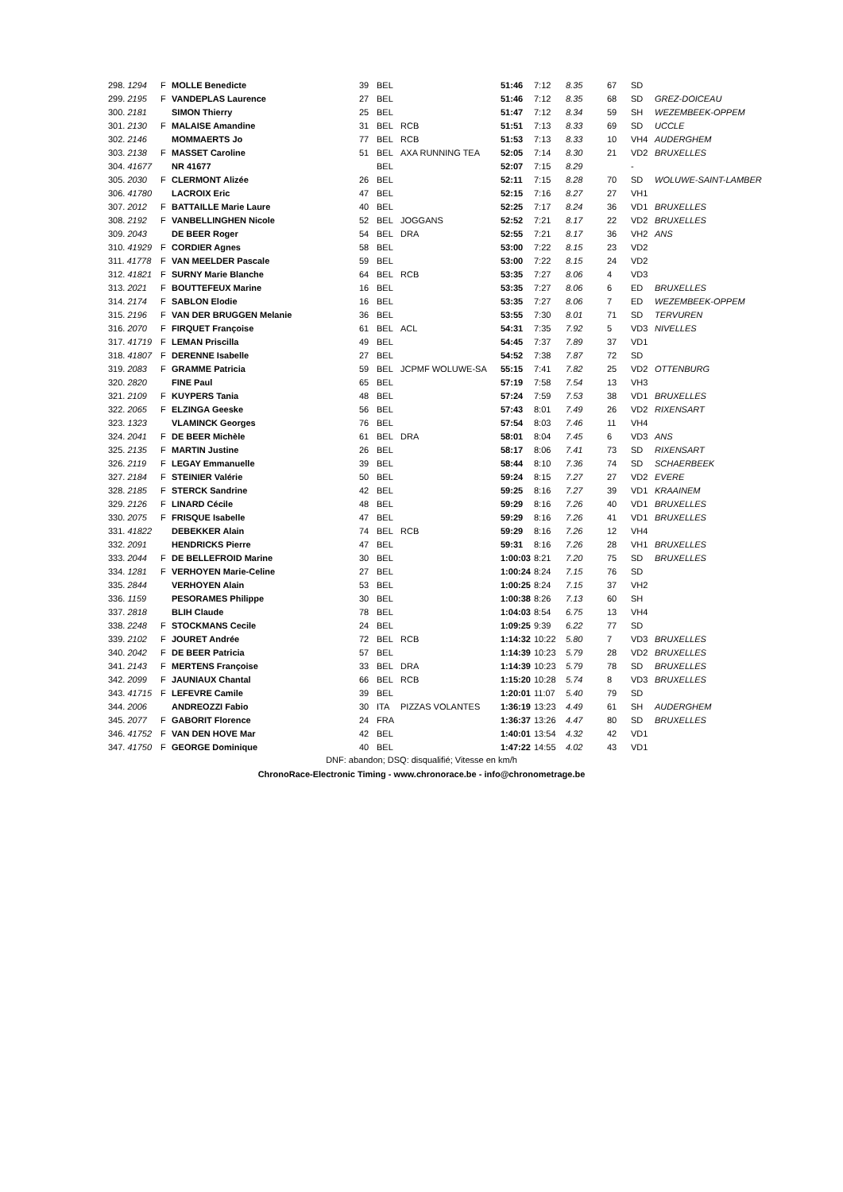| 298. 1294 | F | MOLLE Benedicte | 39 | BEL | | 51:46 | 7:12 | 8.35 | 67 | SD | |
| 299. 2195 | F | VANDEPLAS Laurence | 27 | BEL | | 51:46 | 7:12 | 8.35 | 68 | SD | GREZ-DOICEAU |
| 300. 2181 | | SIMON Thierry | 25 | BEL | | 51:47 | 7:12 | 8.34 | 59 | SH | WEZEMBEEK-OPPEM |
| 301. 2130 | F | MALAISE Amandine | 31 | BEL | RCB | 51:51 | 7:13 | 8.33 | 69 | SD | UCCLE |
| 302. 2146 | | MOMMAERTS Jo | 77 | BEL | RCB | 51:53 | 7:13 | 8.33 | 10 | VH4 | AUDERGHEM |
| 303. 2138 | F | MASSET Caroline | 51 | BEL | AXA RUNNING TEA | 52:05 | 7:14 | 8.30 | 21 | VD2 | BRUXELLES |
| 304. 41677 | | NR 41677 | | BEL | | 52:07 | 7:15 | 8.29 | | - | |
| 305. 2030 | F | CLERMONT Alizée | 26 | BEL | | 52:11 | 7:15 | 8.28 | 70 | SD | WOLUWE-SAINT-LAMBER |
| 306. 41780 | | LACROIX Eric | 47 | BEL | | 52:15 | 7:16 | 8.27 | 27 | VH1 | |
| 307. 2012 | F | BATTAILLE Marie Laure | 40 | BEL | | 52:25 | 7:17 | 8.24 | 36 | VD1 | BRUXELLES |
| 308. 2192 | F | VANBELLINGHEN Nicole | 52 | BEL | JOGGANS | 52:52 | 7:21 | 8.17 | 22 | VD2 | BRUXELLES |
| 309. 2043 | | DE BEER Roger | 54 | BEL | DRA | 52:55 | 7:21 | 8.17 | 36 | VH2 | ANS |
| 310. 41929 | F | CORDIER Agnes | 58 | BEL | | 53:00 | 7:22 | 8.15 | 23 | VD2 | |
| 311. 41778 | F | VAN MEELDER Pascale | 59 | BEL | | 53:00 | 7:22 | 8.15 | 24 | VD2 | |
| 312. 41821 | F | SURNY Marie Blanche | 64 | BEL | RCB | 53:35 | 7:27 | 8.06 | 4 | VD3 | |
| 313. 2021 | F | BOUTTEFEUX Marine | 16 | BEL | | 53:35 | 7:27 | 8.06 | 6 | ED | BRUXELLES |
| 314. 2174 | F | SABLON Elodie | 16 | BEL | | 53:35 | 7:27 | 8.06 | 7 | ED | WEZEMBEEK-OPPEM |
| 315. 2196 | F | VAN DER BRUGGEN Melanie | 36 | BEL | | 53:55 | 7:30 | 8.01 | 71 | SD | TERVUREN |
| 316. 2070 | F | FIRQUET Françoise | 61 | BEL | ACL | 54:31 | 7:35 | 7.92 | 5 | VD3 | NIVELLES |
| 317. 41719 | F | LEMAN Priscilla | 49 | BEL | | 54:45 | 7:37 | 7.89 | 37 | VD1 | |
| 318. 41807 | F | DERENNE Isabelle | 27 | BEL | | 54:52 | 7:38 | 7.87 | 72 | SD | |
| 319. 2083 | F | GRAMME Patricia | 59 | BEL | JCPMF WOLUWE-SA | 55:15 | 7:41 | 7.82 | 25 | VD2 | OTTENBURG |
| 320. 2820 | | FINE Paul | 65 | BEL | | 57:19 | 7:58 | 7.54 | 13 | VH3 | |
| 321. 2109 | F | KUYPERS Tania | 48 | BEL | | 57:24 | 7:59 | 7.53 | 38 | VD1 | BRUXELLES |
| 322. 2065 | F | ELZINGA Geeske | 56 | BEL | | 57:43 | 8:01 | 7.49 | 26 | VD2 | RIXENSART |
| 323. 1323 | | VLAMINCK Georges | 76 | BEL | | 57:54 | 8:03 | 7.46 | 11 | VH4 | |
| 324. 2041 | F | DE BEER Michèle | 61 | BEL | DRA | 58:01 | 8:04 | 7.45 | 6 | VD3 | ANS |
| 325. 2135 | F | MARTIN Justine | 26 | BEL | | 58:17 | 8:06 | 7.41 | 73 | SD | RIXENSART |
| 326. 2119 | F | LEGAY Emmanuelle | 39 | BEL | | 58:44 | 8:10 | 7.36 | 74 | SD | SCHAERBEEK |
| 327. 2184 | F | STEINIER Valérie | 50 | BEL | | 59:24 | 8:15 | 7.27 | 27 | VD2 | EVERE |
| 328. 2185 | F | STERCK Sandrine | 42 | BEL | | 59:25 | 8:16 | 7.27 | 39 | VD1 | KRAAINEM |
| 329. 2126 | F | LINARD Cécile | 48 | BEL | | 59:29 | 8:16 | 7.26 | 40 | VD1 | BRUXELLES |
| 330. 2075 | F | FRISQUE Isabelle | 47 | BEL | | 59:29 | 8:16 | 7.26 | 41 | VD1 | BRUXELLES |
| 331. 41822 | | DEBEKKER Alain | 74 | BEL | RCB | 59:29 | 8:16 | 7.26 | 12 | VH4 | |
| 332. 2091 | | HENDRICKS Pierre | 47 | BEL | | 59:31 | 8:16 | 7.26 | 28 | VH1 | BRUXELLES |
| 333. 2044 | F | DE BELLEFROID Marine | 30 | BEL | | 1:00:03 | 8:21 | 7.20 | 75 | SD | BRUXELLES |
| 334. 1281 | F | VERHOYEN Marie-Celine | 27 | BEL | | 1:00:24 | 8:24 | 7.15 | 76 | SD | |
| 335. 2844 | | VERHOYEN Alain | 53 | BEL | | 1:00:25 | 8:24 | 7.15 | 37 | VH2 | |
| 336. 1159 | | PESORAMES Philippe | 30 | BEL | | 1:00:38 | 8:26 | 7.13 | 60 | SH | |
| 337. 2818 | | BLIH Claude | 78 | BEL | | 1:04:03 | 8:54 | 6.75 | 13 | VH4 | |
| 338. 2248 | F | STOCKMANS Cecile | 24 | BEL | | 1:09:25 | 9:39 | 6.22 | 77 | SD | |
| 339. 2102 | F | JOURET Andrée | 72 | BEL | RCB | 1:14:32 | 10:22 | 5.80 | 7 | VD3 | BRUXELLES |
| 340. 2042 | F | DE BEER Patricia | 57 | BEL | | 1:14:39 | 10:23 | 5.79 | 28 | VD2 | BRUXELLES |
| 341. 2143 | F | MERTENS Françoise | 33 | BEL | DRA | 1:14:39 | 10:23 | 5.79 | 78 | SD | BRUXELLES |
| 342. 2099 | F | JAUNIAUX Chantal | 66 | BEL | RCB | 1:15:20 | 10:28 | 5.74 | 8 | VD3 | BRUXELLES |
| 343. 41715 | F | LEFEVRE Camile | 39 | BEL | | 1:20:01 | 11:07 | 5.40 | 79 | SD | |
| 344. 2006 | | ANDREOZZI Fabio | 30 | ITA | PIZZAS VOLANTES | 1:36:19 | 13:23 | 4.49 | 61 | SH | AUDERGHEM |
| 345. 2077 | F | GABORIT Florence | 24 | FRA | | 1:36:37 | 13:26 | 4.47 | 80 | SD | BRUXELLES |
| 346. 41752 | F | VAN DEN HOVE Mar | 42 | BEL | | 1:40:01 | 13:54 | 4.32 | 42 | VD1 | |
| 347. 41750 | F | GEORGE Dominique | 40 | BEL | | 1:47:22 | 14:55 | 4.02 | 43 | VD1 | |
DNF: abandon; DSQ: disqualifié; Vitesse en km/h
ChronoRace-Electronic Timing - www.chronorace.be - info@chronometrage.be